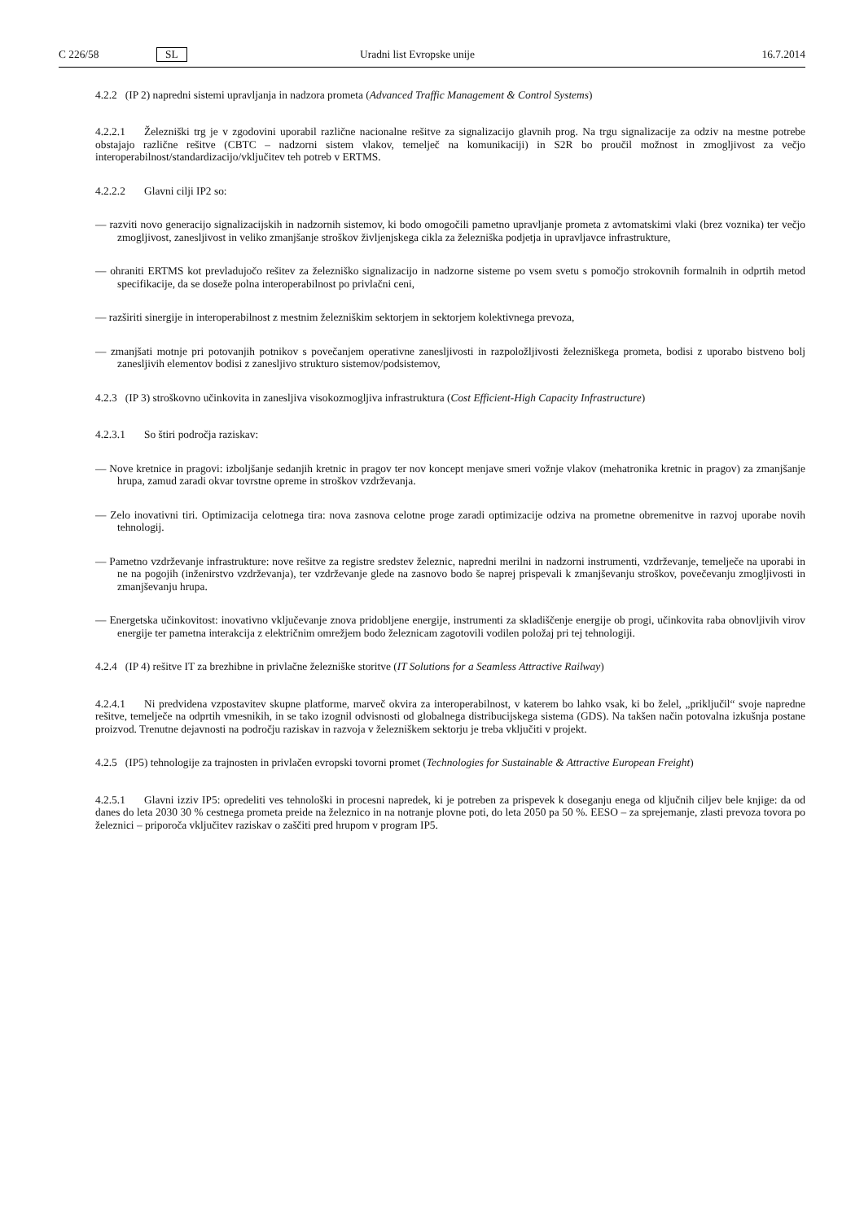C 226/58 SL Uradni list Evropske unije 16.7.2014
4.2.2 (IP 2) napredni sistemi upravljanja in nadzora prometa (Advanced Traffic Management & Control Systems)
4.2.2.1 Železniški trg je v zgodovini uporabil različne nacionalne rešitve za signalizacijo glavnih prog. Na trgu signalizacije za odziv na mestne potrebe obstajajo različne rešitve (CBTC – nadzorni sistem vlakov, temelječ na komunikaciji) in S2R bo proučil možnost in zmogljivost za večjo interoperabilnost/standardizacijo/vključitev teh potreb v ERTMS.
4.2.2.2 Glavni cilji IP2 so:
— razviti novo generacijo signalizacijskih in nadzornih sistemov, ki bodo omogočili pametno upravljanje prometa z avtomatskimi vlaki (brez voznika) ter večjo zmogljivost, zanesljivost in veliko zmanjšanje stroškov življenjskega cikla za železniška podjetja in upravljavce infrastrukture,
— ohraniti ERTMS kot prevladujočo rešitev za železniško signalizacijo in nadzorne sisteme po vsem svetu s pomočjo strokovnih formalnih in odprtih metod specifikacije, da se doseže polna interoperabilnost po privlačni ceni,
— razširiti sinergije in interoperabilnost z mestnim železniškim sektorjem in sektorjem kolektivnega prevoza,
— zmanjšati motnje pri potovanjih potnikov s povečanjem operativne zanesljivosti in razpoložljivosti železniškega prometa, bodisi z uporabo bistveno bolj zanesljivih elementov bodisi z zanesljivo strukturo sistemov/podsistemov,
4.2.3 (IP 3) stroškovno učinkovita in zanesljiva visokozmogljiva infrastruktura (Cost Efficient-High Capacity Infrastructure)
4.2.3.1 So štiri področja raziskav:
— Nove kretnice in pragovi: izboljšanje sedanjih kretnic in pragov ter nov koncept menjave smeri vožnje vlakov (mehatronika kretnic in pragov) za zmanjšanje hrupa, zamud zaradi okvar tovrstne opreme in stroškov vzdrževanja.
— Zelo inovativni tiri. Optimizacija celotnega tira: nova zasnova celotne proge zaradi optimizacije odziva na prometne obremenitve in razvoj uporabe novih tehnologij.
— Pametno vzdrževanje infrastrukture: nove rešitve za registre sredstev železnic, napredni merilni in nadzorni instrumenti, vzdrževanje, temelječe na uporabi in ne na pogojih (inženirstvo vzdrževanja), ter vzdrževanje glede na zasnovo bodo še naprej prispevali k zmanjševanju stroškov, povečevanju zmogljivosti in zmanjševanju hrupa.
— Energetska učinkovitost: inovativno vključevanje znova pridobljene energije, instrumenti za skladiščenje energije ob progi, učinkovita raba obnovljivih virov energije ter pametna interakcija z električnim omrežjem bodo železnicam zagotovili vodilen položaj pri tej tehnologiji.
4.2.4 (IP 4) rešitve IT za brezhibne in privlačne železniške storitve (IT Solutions for a Seamless Attractive Railway)
4.2.4.1 Ni predvidena vzpostavitev skupne platforme, marveč okvira za interoperabilnost, v katerem bo lahko vsak, ki bo želel, „priključil“ svoje napredne rešitve, temelječe na odprtih vmesnikih, in se tako izognil odvisnosti od globalnega distribucijskega sistema (GDS). Na takšen način potovalna izkušnja postane proizvod. Trenutne dejavnosti na področju raziskav in razvoja v železniškem sektorju je treba vključiti v projekt.
4.2.5 (IP5) tehnologije za trajnosten in privlačen evropski tovorni promet (Technologies for Sustainable & Attractive European Freight)
4.2.5.1 Glavni izziv IP5: opredeliti ves tehnološki in procesni napredek, ki je potreben za prispevek k doseganju enega od ključnih ciljev bele knjige: da od danes do leta 2030 30 % cestnega prometa preide na železnico in na notranje plovne poti, do leta 2050 pa 50 %. EESO – za sprejemanje, zlasti prevoza tovora po železnici – priporoča vključitev raziskav o zaščiti pred hrupom v program IP5.